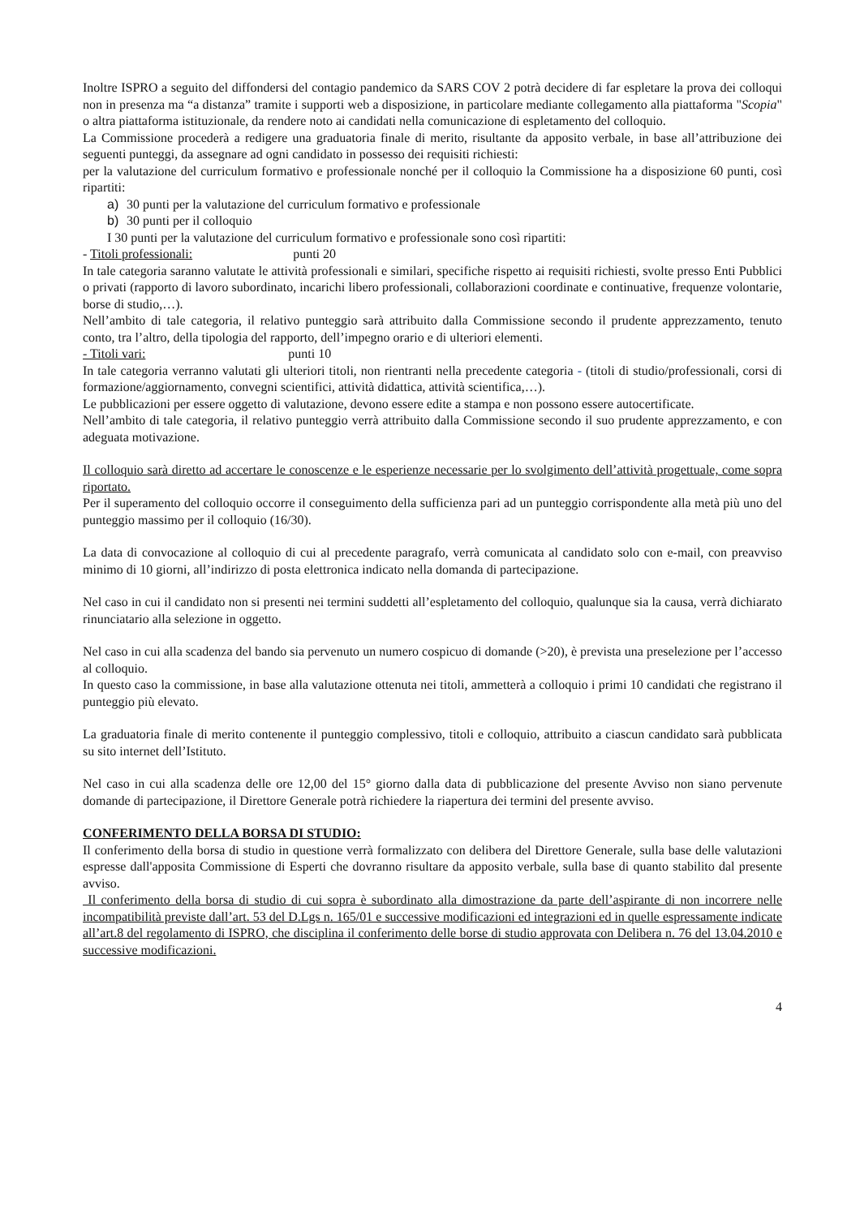Inoltre ISPRO a seguito del diffondersi del contagio pandemico da SARS COV 2 potrà decidere di far espletare la prova dei colloqui non in presenza ma “a distanza” tramite i supporti web a disposizione, in particolare mediante collegamento alla piattaforma "Scopia" o altra piattaforma istituzionale, da rendere noto ai candidati nella comunicazione di espletamento del colloquio.
La Commissione procederà a redigere una graduatoria finale di merito, risultante da apposito verbale, in base all’attribuzione dei seguenti punteggi, da assegnare ad ogni candidato in possesso dei requisiti richiesti:
per la valutazione del curriculum formativo e professionale nonché per il colloquio la Commissione ha a disposizione 60 punti, così ripartiti:
a) 30 punti per la valutazione del curriculum formativo e professionale
b) 30 punti per il colloquio
I 30 punti per la valutazione del curriculum formativo e professionale sono così ripartiti:
- Titoli professionali: punti 20
In tale categoria saranno valutate le attività professionali e similari, specifiche rispetto ai requisiti richiesti, svolte presso Enti Pubblici o privati (rapporto di lavoro subordinato, incarichi libero professionali, collaborazioni coordinate e continuative, frequenze volontarie, borse di studio,…).
Nell’ambito di tale categoria, il relativo punteggio sarà attribuito dalla Commissione secondo il prudente apprezzamento, tenuto conto, tra l’altro, della tipologia del rapporto, dell’impegno orario e di ulteriori elementi.
- Titoli vari: punti 10
In tale categoria verranno valutati gli ulteriori titoli, non rientranti nella precedente categoria - (titoli di studio/professionali, corsi di formazione/aggiornamento, convegni scientifici, attività didattica, attività scientifica,…).
Le pubblicazioni per essere oggetto di valutazione, devono essere edite a stampa e non possono essere autocertificate.
Nell’ambito di tale categoria, il relativo punteggio verrà attribuito dalla Commissione secondo il suo prudente apprezzamento, e con adeguata motivazione.
Il colloquio sarà diretto ad accertare le conoscenze e le esperienze necessarie per lo svolgimento dell’attività progettuale, come sopra riportato.
Per il superamento del colloquio occorre il conseguimento della sufficienza pari ad un punteggio corrispondente alla metà più uno del punteggio massimo per il colloquio (16/30).
La data di convocazione al colloquio di cui al precedente paragrafo, verrà comunicata al candidato solo con e-mail, con preavviso minimo di 10 giorni, all’indirizzo di posta elettronica indicato nella domanda di partecipazione.
Nel caso in cui il candidato non si presenti nei termini suddetti all’espletamento del colloquio, qualunque sia la causa, verrà dichiarato rinunciatario alla selezione in oggetto.
Nel caso in cui alla scadenza del bando sia pervenuto un numero cospicuo di domande (>20), è prevista una preselezione per l’accesso al colloquio.
In questo caso la commissione, in base alla valutazione ottenuta nei titoli, ammetterà a colloquio i primi 10 candidati che registrano il punteggio più elevato.
La graduatoria finale di merito contenente il punteggio complessivo, titoli e colloquio, attribuito a ciascun candidato sarà pubblicata su sito internet dell’Istituto.
Nel caso in cui alla scadenza delle ore 12,00 del 15° giorno dalla data di pubblicazione del presente Avviso non siano pervenute domande di partecipazione, il Direttore Generale potrà richiedere la riapertura dei termini del presente avviso.
CONFERIMENTO DELLA BORSA DI STUDIO:
Il conferimento della borsa di studio in questione verrà formalizzato con delibera del Direttore Generale, sulla base delle valutazioni espresse dall'apposita Commissione di Esperti che dovranno risultare da apposito verbale, sulla base di quanto stabilito dal presente avviso.
Il conferimento della borsa di studio di cui sopra è subordinato alla dimostrazione da parte dell’aspirante di non incorrere nelle incompatibilità previste dall’art. 53 del D.Lgs n. 165/01 e successive modificazioni ed integrazioni ed in quelle espressamente indicate all’art.8 del regolamento di ISPRO, che disciplina il conferimento delle borse di studio approvata con Delibera n. 76 del 13.04.2010 e successive modificazioni.
4